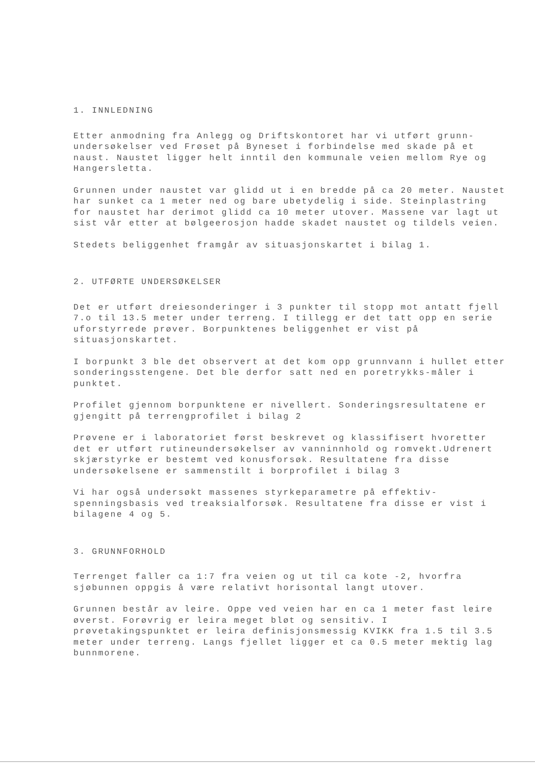1. INNLEDNING
Etter anmodning fra Anlegg og Driftskontoret har vi utført grunn-undersøkelser ved Frøset på Byneset i forbindelse med skade på et naust. Naustet ligger helt inntil den kommunale veien mellom Rye og Hangersletta.
Grunnen under naustet var glidd ut i en bredde på ca 20 meter. Naustet har sunket ca 1 meter ned og bare ubetydelig i side. Steinplastring for naustet har derimot glidd ca 10 meter utover. Massene var lagt ut sist vår etter at bølgeerosjon hadde skadet naustet og tildels veien.
Stedets beliggenhet framgår av situasjonskartet i bilag 1.
2. UTFØRTE UNDERSØKELSER
Det er utført dreiesonderinger i 3 punkter til stopp mot antatt fjell 7.o til 13.5 meter under terreng. I tillegg er det tatt opp en serie uforstyrrede prøver. Borpunktenes beliggenhet er vist på situasjonskartet.
I borpunkt 3 ble det observert at det kom opp grunnvann i hullet etter sonderingsstengene. Det ble derfor satt ned en poretrykks-måler i punktet.
Profilet gjennom borpunktene er nivellert. Sonderingsresultatene er gjengitt på terrengprofilet i bilag 2
Prøvene er i laboratoriet først beskrevet og klassifisert hvoretter det er utført rutineundersøkelser av vanninnhold og romvekt.Udrenert skjærstyrke er bestemt ved konusforsøk. Resultatene fra disse undersøkelsene er sammenstilt i borprofilet i bilag 3
Vi har også undersøkt massenes styrkeparametre på effektiv-spenningsbasis ved treaksialforsøk. Resultatene fra disse er vist i bilagene 4 og 5.
3. GRUNNFORHOLD
Terrenget faller ca 1:7 fra veien og ut til ca kote -2, hvorfra sjøbunnen oppgis å være relativt horisontal langt utover.
Grunnen består av leire. Oppe ved veien har en ca 1 meter fast leire øverst. Forøvrig er leira meget bløt og sensitiv. I prøvetakingspunktet er leira definisjonsmessig KVIKK fra 1.5 til 3.5 meter under terreng. Langs fjellet ligger et ca 0.5 meter mektig lag bunnmorene.